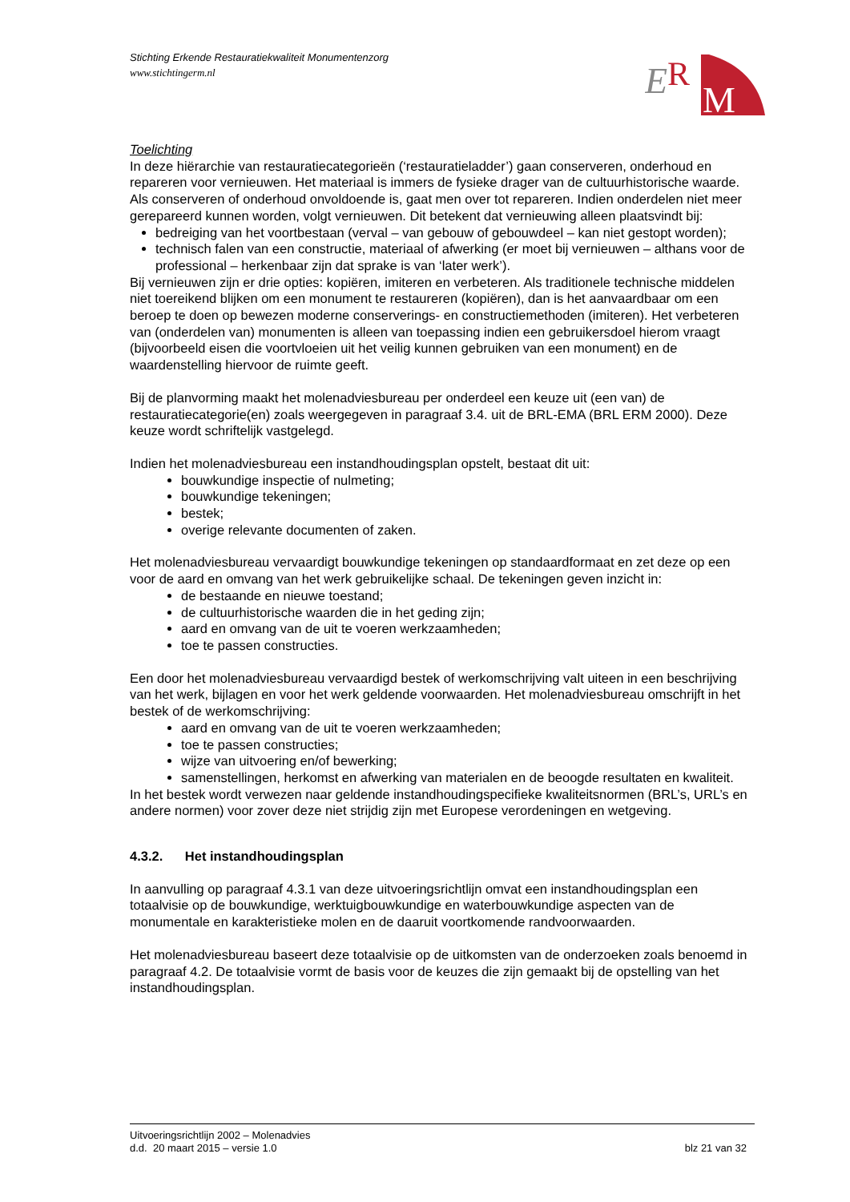Stichting Erkende Restauratiekwaliteit Monumentenzorg
www.stichtingerm.nl
E
R
M
Toelichting
In deze hiërarchie van restauratiecategorieën (‘restauratieladder’) gaan conserveren, onderhoud en repareren voor vernieuwen. Het materiaal is immers de fysieke drager van de cultuurhistorische waarde. Als conserveren of onderhoud onvoldoende is, gaat men over tot repareren. Indien onderdelen niet meer gerepareerd kunnen worden, volgt vernieuwen. Dit betekent dat vernieuwing alleen plaatsvindt bij:
bedreiging van het voortbestaan (verval – van gebouw of gebouwdeel – kan niet gestopt worden);
technisch falen van een constructie, materiaal of afwerking (er moet bij vernieuwen – althans voor de professional – herkenbaar zijn dat sprake is van ‘later werk’).
Bij vernieuwen zijn er drie opties: kopiëren, imiteren en verbeteren. Als traditionele technische middelen niet toereikend blijken om een monument te restaureren (kopiëren), dan is het aanvaardbaar om een beroep te doen op bewezen moderne conserverings- en constructiemethoden (imiteren). Het verbeteren van (onderdelen van) monumenten is alleen van toepassing indien een gebruikersdoel hierom vraagt (bijvoorbeeld eisen die voortvloeien uit het veilig kunnen gebruiken van een monument) en de waardenstelling hiervoor de ruimte geeft.
Bij de planvorming maakt het molenadviesbureau per onderdeel een keuze uit (een van) de restauratiecategorie(en) zoals weergegeven in paragraaf 3.4. uit de BRL-EMA (BRL ERM 2000). Deze keuze wordt schriftelijk vastgelegd.
Indien het molenadviesbureau een instandhoudingsplan opstelt, bestaat dit uit:
bouwkundige inspectie of nulmeting;
bouwkundige tekeningen;
bestek;
overige relevante documenten of zaken.
Het molenadviesbureau vervaardigt bouwkundige tekeningen op standaardformaat en zet deze op een voor de aard en omvang van het werk gebruikelijke schaal. De tekeningen geven inzicht in:
de bestaande en nieuwe toestand;
de cultuurhistorische waarden die in het geding zijn;
aard en omvang van de uit te voeren werkzaamheden;
toe te passen constructies.
Een door het molenadviesbureau vervaardigd bestek of werkomschrijving valt uiteen in een beschrijving van het werk, bijlagen en voor het werk geldende voorwaarden. Het molenadviesbureau omschrijft in het bestek of de werkomschrijving:
aard en omvang van de uit te voeren werkzaamheden;
toe te passen constructies;
wijze van uitvoering en/of bewerking;
samenstellingen, herkomst en afwerking van materialen en de beoogde resultaten en kwaliteit.
In het bestek wordt verwezen naar geldende instandhoudingspecifieke kwaliteitsnormen (BRL’s, URL’s en andere normen) voor zover deze niet strijdig zijn met Europese verordeningen en wetgeving.
4.3.2. Het instandhoudingsplan
In aanvulling op paragraaf 4.3.1 van deze uitvoeringsrichtlijn omvat een instandhoudingsplan een totaalvisie op de bouwkundige, werktuigbouwkundige en waterbouwkundige aspecten van de monumentale en karakteristieke molen en de daaruit voortkomende randvoorwaarden.
Het molenadviesbureau baseert deze totaalvisie op de uitkomsten van de onderzoeken zoals benoemd in paragraaf 4.2. De totaalvisie vormt de basis voor de keuzes die zijn gemaakt bij de opstelling van het instandhoudingsplan.
Uitvoeringsrichtlijn 2002 – Molenadvies
d.d. 20 maart 2015 – versie 1.0 blz 21 van 32